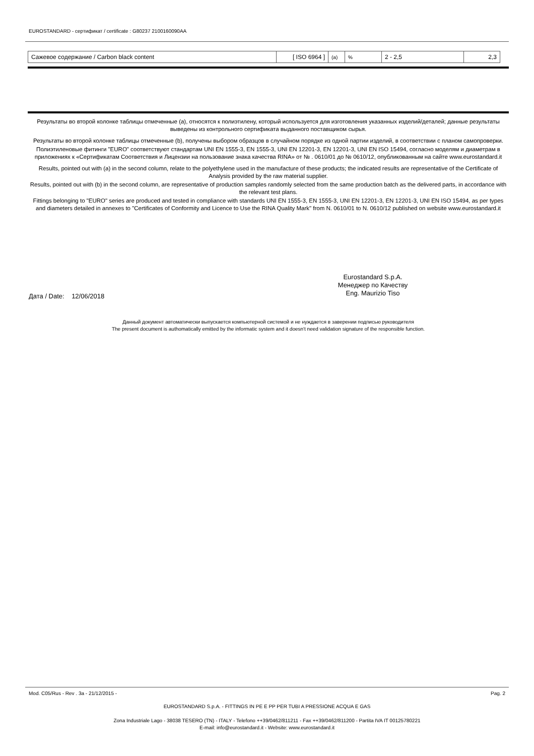EUROSTANDARD - сертификат / certificate : G80237 2100160090AA
| Сажевое содержание / Carbon black content | [ ISO 6964 ] | (a) | % | 2 - 2,5 | 2,3 |
Результаты во второй колонке таблицы отмеченные (a), относятся к полиэтилену, который используется для изготовления указанных изделий/деталей; данные результаты выведены из контрольного сертификата выданного поставщиком сырья.
Результаты во второй колонке таблицы отмеченные (b), получены выбором образцов в случайном порядке из одной партии изделий, в соответствии с планом самопроверки.
Полиэтиленовые фитинги "EURO" соответствуют стандартам UNI EN 1555-3, EN 1555-3, UNI EN 12201-3, EN 12201-3, UNI EN ISO 15494, согласно моделям и диаметрам в приложениях к «Сертификатам Соответствия и Лицензии на пользование знака качества RINA» от № . 0610/01 до № 0610/12, опубликованным на сайте www.eurostandard.it
Results, pointed out with (a) in the second column, relate to the polyethylene used in the manufacture of these products; the indicated results are representative of the Certificate of Analysis provided by the raw material supplier.
Results, pointed out with (b) in the second column, are representative of production samples randomly selected from the same production batch as the delivered parts, in accordance with the relevant test plans.
Fittings belonging to "EURO" series are produced and tested in compliance with standards UNI EN 1555-3, EN 1555-3, UNI EN 12201-3, EN 12201-3, UNI EN ISO 15494, as per types and diameters detailed in annexes to "Certificates of Conformity and Licence to Use the RINA Quality Mark" from N. 0610/01 to N. 0610/12 published on website www.eurostandard.it
Eurostandard S.p.A.
Менеджер по Качеству
Eng. Maurizio Tiso
Дата / Date: 12/06/2018
Данный документ автоматически выпускается компьютерной системой и не нуждается в заверении подписью руководителя
The present document is authomatically emitted by the informatic system and it doesn't need validation signature of the responsible function.
Mod. C05/Rus - Rev . 3a - 21/12/2015 - Pag. 2
EUROSTANDARD S.p.A. - FITTINGS IN PE E PP PER TUBI A PRESSIONE ACQUA E GAS
Zona Industriale Lago - 38038 TESERO (TN) - ITALY - Telefono ++39/0462/811211 - Fax ++39/0462/811200 - Partita IVA IT 00125780221
E-mail: info@eurostandard.it - Website: www.eurostandard.it